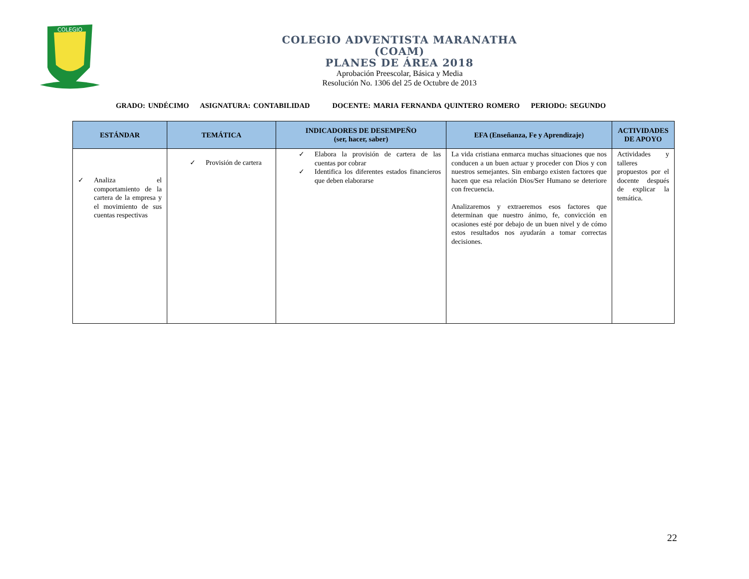COLEGIO
COLEGIO ADVENTISTA MARANATHA
(COAM)
PLANES DE ÁREA 2018
Aprobación Preescolar, Básica y Media
Resolución No. 1306 del 25 de Octubre de 2013
GRADO: UNDÉCIMO ASIGNATURA: CONTABILIDAD DOCENTE: MARIA FERNANDA QUINTERO ROMERO PERIODO: SEGUNDO
| ESTÁNDAR | TEMÁTICA | INDICADORES DE DESEMPEÑO (ser, hacer, saber) | EFA (Enseñanza, Fe y Aprendizaje) | ACTIVIDADES DE APOYO |
| --- | --- | --- | --- | --- |
| ✓ Analiza el comportamiento de la cartera de la empresa y el movimiento de sus cuentas respectivas | ✓ Provisión de cartera | ✓ Elabora la provisión de cartera de las cuentas por cobrar ✓ Identifica los diferentes estados financieros que deben elaborarse | La vida cristiana enmarca muchas situaciones que nos conducen a un buen actuar y proceder con Dios y con nuestros semejantes. Sin embargo existen factores que hacen que esa relación Dios/Ser Humano se deteriore con frecuencia. Analizaremos y extraeremos esos factores que determinan que nuestro ánimo, fe, convicción en ocasiones esté por debajo de un buen nivel y de cómo estos resultados nos ayudarán a tomar correctas decisiones. | Actividades y talleres propuestos por el docente después de explicar la temática. |
22